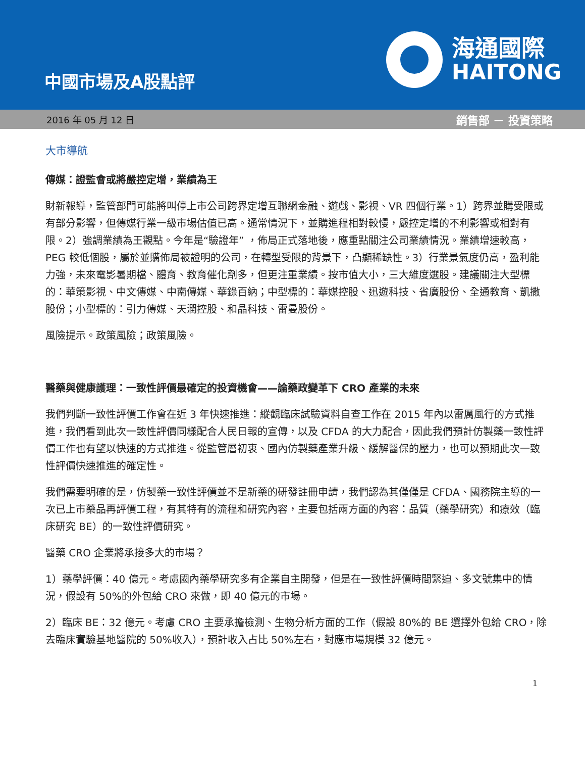中國市場及A股點評
海通國際
HAITONG
2016 年 05 月 12 日 銷售部 － 投資策略
大市導航
傳媒：證監會或將嚴控定增，業績為王
財新報導，監管部門可能將叫停上市公司跨界定增互聯網金融、遊戲、影視、VR 四個行業。1）跨界並購受限或有部分影響，但傳媒行業一級市場估值已高。通常情況下，並購進程相對較慢，嚴控定增的不利影響或相對有限。2）強調業績為王觀點。今年是“驗證年” ，佈局正式落地後，應重點關注公司業績情況。業績增速較高，PEG 較低個股，屬於並購佈局被證明的公司，在轉型受限的背景下，凸顯稀缺性。3）行業景氣度仍高，盈利能力強，未來電影暑期檔、體育、教育催化劑多，但更注重業績。按市值大小，三大維度選股。建議關注大型標的：華策影視、中文傳媒、中南傳媒、華錄百納；中型標的：華媒控股、迅遊科技、省廣股份、全通教育、凱撒股份；小型標的：引力傳媒、天潤控股、和晶科技、雷曼股份。
風險提示。政策風險；政策風險。
醫藥與健康護理：一致性評價最確定的投資機會——論藥政變革下 CRO 產業的未來
我們判斷一致性評價工作會在近 3 年快速推進：縱觀臨床試驗資料自查工作在 2015 年內以雷厲風行的方式推進，我們看到此次一致性評價同樣配合人民日報的宣傳，以及 CFDA 的大力配合，因此我們預計仿製藥一致性評價工作也有望以快速的方式推進。從監管層初衷、國內仿製藥產業升級、緩解醫保的壓力，也可以預期此次一致性評價快速推進的確定性。
我們需要明確的是，仿製藥一致性評價並不是新藥的研發註冊申請，我們認為其僅僅是 CFDA、國務院主導的一次已上市藥品再評價工程，有其特有的流程和研究內容，主要包括兩方面的內容：品質（藥學研究）和療效（臨床研究 BE）的一致性評價研究。
醫藥 CRO 企業將承接多大的市場？
1）藥學評價：40 億元。考慮國內藥學研究多有企業自主開發，但是在一致性評價時間緊迫、多文號集中的情況，假設有 50%的外包給 CRO 來做，即 40 億元的市場。
2）臨床 BE：32 億元。考慮 CRO 主要承擔檢測、生物分析方面的工作（假設 80%的 BE 選擇外包給 CRO，除去臨床實驗基地醫院的 50%收入），預計收入占比 50%左右，對應市場規模 32 億元。
1